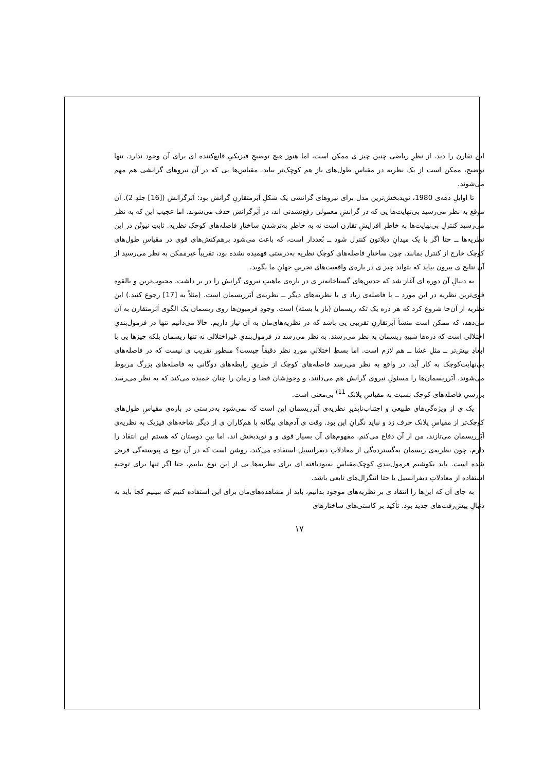این تقارن را دید. از نظرِ ریاضی چنین چیز ی ممکن است، اما هنوز هیچ توضیحِ فیزیکیِ قانع‌کننده ای برای آن وجود ندارد. تنها توضیح، ممکن است از یک نظریه در مقیاسِ طول‌های باز هم کوچک‌تر بیاید، مقیاس‌ها یی که در آن نیروهای گرانشی هم مهم می‌شوند.
تا اوایلِ دهه‌ی 1980، نویدبخش‌ترین مدل برای نیروهای گرانشی یک شکلِ اَبَرمتقارنِ گرانش بود: اَبَرگرانش ([16] جلدِ 2). آن موقع به نظر می‌رسید بی‌نهایت‌ها یی که در گرانشِ معمولی رفع‌نشدنی اند، در اَبَرگرانش حذف می‌شوند. اما عجیب این که به نظر می‌رسید کنترلِ بی‌نهایت‌ها به خاطرِ افزایشِ تقارن است نه به خاطرِ به‌ترشدنِ ساختارِ فاصله‌های کوچکِ نظریه. ثابتِ نیوتُن در این نظریه‌ها ــ حتا اگر با یک میدانِ دیلاتون کنترل شود ــ بُعددار است، که باعث می‌شود برهم‌کنش‌های قوی در مقیاسِ طول‌های کوچک خارج از کنترل بمانند. چون ساختارِ فاصله‌های کوچکِ نظریه به‌درستی فهمیده نشده بود، تقریباً غیرممکن به نظر می‌رسید از آن نتایج ی بیرون بیاید که بتواند چیز ی در باره‌ی واقعیت‌های تجربیِ جهانِ ما بگوید.
به دنبالِ آن دوره ای آغاز شد که حدس‌های گستاخانه‌تر ی در باره‌ی ماهیتِ نیروی گرانش را در بر داشت. محبوب‌ترین و بالقوه قوی‌ترین نظریه در این مورد ــ با فاصله‌ی زیاد ی با نظریه‌های دیگر ــ نظریه‌ی اَبَرریسمان است. (مثلاً به [17] رجوع کنید.) این نظریه از آن‌جا شروع کرد که هر ذره یک تکه ریسمان (باز یا بسته) است. وجودِ فرمیون‌ها روی ریسمان یک الگوی اَبَرمتقارن به آن می‌دهد، که ممکن است منشأ اَبَرتقارنِ تقریبی یی باشد که در نظریه‌های‌مان به آن نیاز داریم. حالا می‌دانیم تنها در فرمول‌بندیِ اختلالی است که ذره‌ها شبیهِ ریسمان به نظر می‌رسند. به نظر می‌رسد در فرمول‌بندیِ غیراختلالی نه تنها ریسمان بلکه چیزها یی با ابعادِ بیش‌تر ــ مثلِ غشا ــ هم لازم است. اما بسطِ اختلالیِ موردِ نظر دقیقاً چیست؟ منظور تقریب ی نیست که در فاصله‌های بی‌نهایت‌کوچک به کار آید. در واقع به نظر می‌رسد فاصله‌های کوچک از طریقِ رابطه‌های دوگانی به فاصله‌های بزرگ مربوط می‌شوند. اَبَرریسمان‌ها را مسئولِ نیروی گرانش هم می‌دانند، و وجودِشان فضا و زمان را چنان خمیده می‌کند که به نظر می‌رسد بررسیِ فاصله‌های کوچک نسبت به مقیاسِ پلانک <sup>11)</sup> بی‌معنی است.
یک ی از ویژه‌گی‌های طبیعی و اجتناب‌ناپذیرِ نظریه‌ی اَبَرریسمان این است که نمی‌شود به‌درستی در باره‌ی مقیاسِ طول‌های کوچک‌تر از مقیاسِ پلانک حرف زد و نباید نگرانِ این بود. وقت ی آدم‌های بیگانه با هم‌کاران ی از دیگر شاخه‌های فیزیک به نظریه‌ی اَبَرریسمان می‌تازند، من از آن دفاع می‌کنم. مفهوم‌های آن بسیار قوی و و نویدبخش اند. اما بینِ دوستان که هستم این انتقاد را دارم. چون نظریه‌ی ریسمان به‌گسترده‌گی از معادلاتِ دیفرانسیل استفاده می‌کند، روشن است که در آن نوع ی پیوسته‌گی فرض شده است. باید بکوشیم فرمول‌بندیِ کوچک‌مقیاسِ به‌بودیافته ای برای نظریه‌ها یی از این نوع بیابیم، حتا اگر تنها برای توجیهِ استفاده از معادلاتِ دیفرانسیل یا حتا انتگرال‌های تابعی باشد.
به جای آن که این‌ها را انتقاد ی بر نظریه‌های موجود بدانیم، باید از مشاهده‌های‌مان برای این استفاده کنیم که ببینیم کجا باید به دنبالِ پیش‌رفت‌های جدید بود. تأکید بر کاستی‌های ساختارهای
۱۷